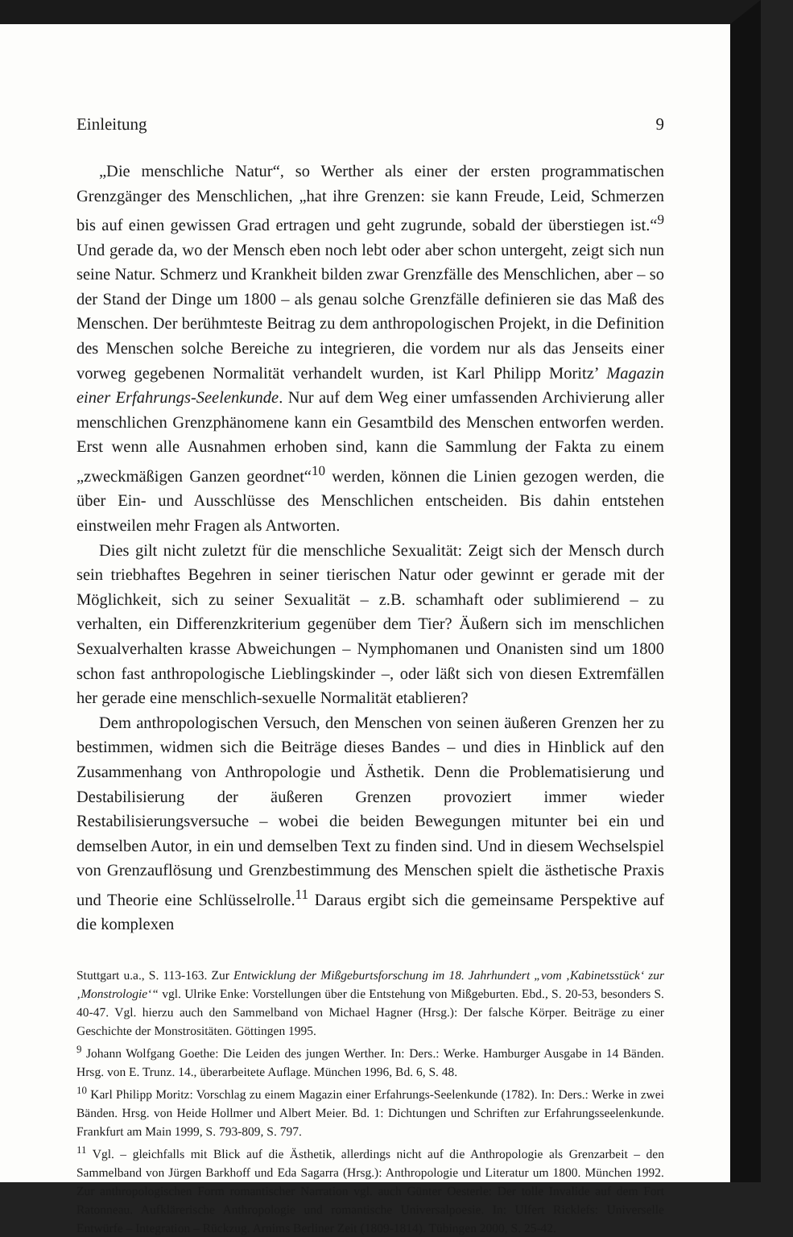Einleitung 9
„Die menschliche Natur“, so Werther als einer der ersten programmatischen Grenzgänger des Menschlichen, „hat ihre Grenzen: sie kann Freude, Leid, Schmerzen bis auf einen gewissen Grad ertragen und geht zugrunde, sobald der überstiegen ist.“<sup>9</sup> Und gerade da, wo der Mensch eben noch lebt oder aber schon untergeht, zeigt sich nun seine Natur. Schmerz und Krankheit bilden zwar Grenzfälle des Menschlichen, aber – so der Stand der Dinge um 1800 – als genau solche Grenzfälle definieren sie das Maß des Menschen. Der berühmteste Beitrag zu dem anthropologischen Projekt, in die Definition des Menschen solche Bereiche zu integrieren, die vordem nur als das Jenseits einer vorweg gegebenen Normalität verhandelt wurden, ist Karl Philipp Moritz’ Magazin einer Erfahrungs-Seelenkunde. Nur auf dem Weg einer umfassenden Archivierung aller menschlichen Grenzphänomene kann ein Gesamtbild des Menschen entworfen werden. Erst wenn alle Ausnahmen erhoben sind, kann die Sammlung der Fakta zu einem „zweckmäßigen Ganzen geordnet“<sup>10</sup> werden, können die Linien gezogen werden, die über Ein- und Ausschlüsse des Menschlichen entscheiden. Bis dahin entstehen einstweilen mehr Fragen als Antworten.
Dies gilt nicht zuletzt für die menschliche Sexualität: Zeigt sich der Mensch durch sein triebhaftes Begehren in seiner tierischen Natur oder gewinnt er gerade mit der Möglichkeit, sich zu seiner Sexualität – z.B. schamhaft oder sublimierend – zu verhalten, ein Differenzkriterium gegenüber dem Tier? Äußern sich im menschlichen Sexualverhalten krasse Abweichungen – Nymphomanen und Onanisten sind um 1800 schon fast anthropologische Lieblingskinder –, oder läßt sich von diesen Extremfällen her gerade eine menschlich-sexuelle Normalität etablieren?
Dem anthropologischen Versuch, den Menschen von seinen äußeren Grenzen her zu bestimmen, widmen sich die Beiträge dieses Bandes – und dies in Hinblick auf den Zusammenhang von Anthropologie und Ästhetik. Denn die Problematisierung und Destabilisierung der äußeren Grenzen provoziert immer wieder Restabilisierungsversuche – wobei die beiden Bewegungen mitunter bei ein und demselben Autor, in ein und demselben Text zu finden sind. Und in diesem Wechselspiel von Grenzauflösung und Grenzbestimmung des Menschen spielt die ästhetische Praxis und Theorie eine Schlüsselrolle.<sup>11</sup> Daraus ergibt sich die gemeinsame Perspektive auf die komplexen
Stuttgart u.a., S. 113-163. Zur Entwicklung der Mißgeburtsforschung im 18. Jahrhundert „vom ‚Kabinetsstück‘ zur ‚Monstrologie‘“ vgl. Ulrike Enke: Vorstellungen über die Entstehung von Mißgeburten. Ebd., S. 20-53, besonders S. 40-47. Vgl. hierzu auch den Sammelband von Michael Hagner (Hrsg.): Der falsche Körper. Beiträge zu einer Geschichte der Monstrositäten. Göttingen 1995.
<sup>9</sup> Johann Wolfgang Goethe: Die Leiden des jungen Werther. In: Ders.: Werke. Hamburger Ausgabe in 14 Bänden. Hrsg. von E. Trunz. 14., überarbeitete Auflage. München 1996, Bd. 6, S. 48.
<sup>10</sup> Karl Philipp Moritz: Vorschlag zu einem Magazin einer Erfahrungs-Seelenkunde (1782). In: Ders.: Werke in zwei Bänden. Hrsg. von Heide Hollmer und Albert Meier. Bd. 1: Dichtungen und Schriften zur Erfahrungsseelenkunde. Frankfurt am Main 1999, S. 793-809, S. 797.
<sup>11</sup> Vgl. – gleichfalls mit Blick auf die Ästhetik, allerdings nicht auf die Anthropologie als Grenzarbeit – den Sammelband von Jürgen Barkhoff und Eda Sagarra (Hrsg.): Anthropologie und Literatur um 1800. München 1992. Zur anthropologischen Form romantischer Narration vgl. auch Günter Oesterle: Der tolle Invalide auf dem Fort Ratonneau. Aufklärerische Anthropologie und romantische Universalpoesie. In: Ulfert Ricklefs: Universelle Entwürfe – Integration – Rückzug. Arnims Berliner Zeit (1809-1814). Tübingen 2000, S. 25-42.